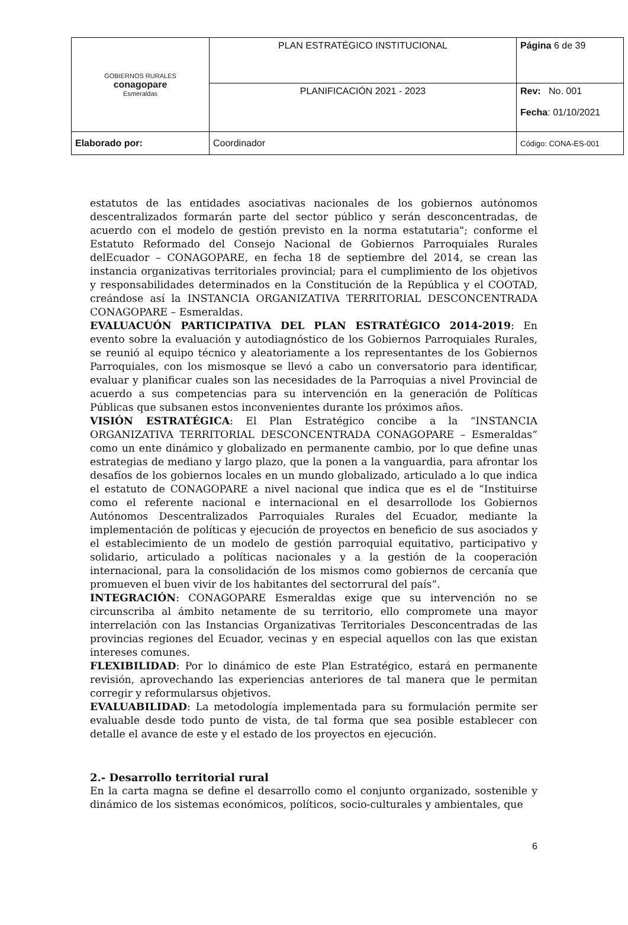| GOBIERNOS RURALES conagopare Esmeraldas | PLAN ESTRATÉGICO INSTITUCIONAL | Página 6 de 39 |
| | PLANIFICACIÓN 2021 - 2023 | Rev: No. 001 Fecha : 01/10/2021 |
| Elaborado por: | Coordinador | Código: CONA-ES-001 |
estatutos de las entidades asociativas nacionales de los gobiernos autónomos descentralizados formarán parte del sector público y serán desconcentradas, de acuerdo con el modelo de gestión previsto en la norma estatutaria"; conforme el Estatuto Reformado del Consejo Nacional de Gobiernos Parroquiales Rurales delEcuador – CONAGOPARE, en fecha 18 de septiembre del 2014, se crean las instancia organizativas territoriales provincial; para el cumplimiento de los objetivos y responsabilidades determinados en la Constitución de la República y el COOTAD, creándose así la INSTANCIA ORGANIZATIVA TERRITORIAL DESCONCENTRADA CONAGOPARE – Esmeraldas.
EVALUACUÓN PARTICIPATIVA DEL PLAN ESTRATÉGICO 2014-2019: En evento sobre la evaluación y autodiagnóstico de los Gobiernos Parroquiales Rurales, se reunió al equipo técnico y aleatoriamente a los representantes de los Gobiernos Parroquiales, con los mismosque se llevó a cabo un conversatorio para identificar, evaluar y planificar cuales son las necesidades de la Parroquias a nivel Provincial de acuerdo a sus competencias para su intervención en la generación de Políticas Públicas que subsanen estos inconvenientes durante los próximos años.
VISIÓN ESTRATÉGICA: El Plan Estratégico concibe a la “INSTANCIA ORGANIZATIVA TERRITORIAL DESCONCENTRADA CONAGOPARE – Esmeraldas” como un ente dinámico y globalizado en permanente cambio, por lo que define unas estrategias de mediano y largo plazo, que la ponen a la vanguardia, para afrontar los desafíos de los gobiernos locales en un mundo globalizado, articulado a lo que indica el estatuto de CONAGOPARE a nivel nacional que indica que es el de “Instituirse como el referente nacional e internacional en el desarrollode los Gobiernos Autónomos Descentralizados Parroquiales Rurales del Ecuador, mediante la implementación de políticas y ejecución de proyectos en beneficio de sus asociados y el establecimiento de un modelo de gestión parroquial equitativo, participativo y solidario, articulado a políticas nacionales y a la gestión de la cooperación internacional, para la consolidación de los mismos como gobiernos de cercanía que promueven el buen vivir de los habitantes del sectorrural del país”.
INTEGRACIÓN: CONAGOPARE Esmeraldas exige que su intervención no se circunscriba al ámbito netamente de su territorio, ello compromete una mayor interrelación con las Instancias Organizativas Territoriales Desconcentradas de las provincias regiones del Ecuador, vecinas y en especial aquellos con las que existan intereses comunes.
FLEXIBILIDAD: Por lo dinámico de este Plan Estratégico, estará en permanente revisión, aprovechando las experiencias anteriores de tal manera que le permitan corregir y reformularsus objetivos.
EVALUABILIDAD: La metodología implementada para su formulación permite ser evaluable desde todo punto de vista, de tal forma que sea posible establecer con detalle el avance de este y el estado de los proyectos en ejecución.
2.- Desarrollo territorial rural
En la carta magna se define el desarrollo como el conjunto organizado, sostenible y dinámico de los sistemas económicos, políticos, socio-culturales y ambientales, que
6